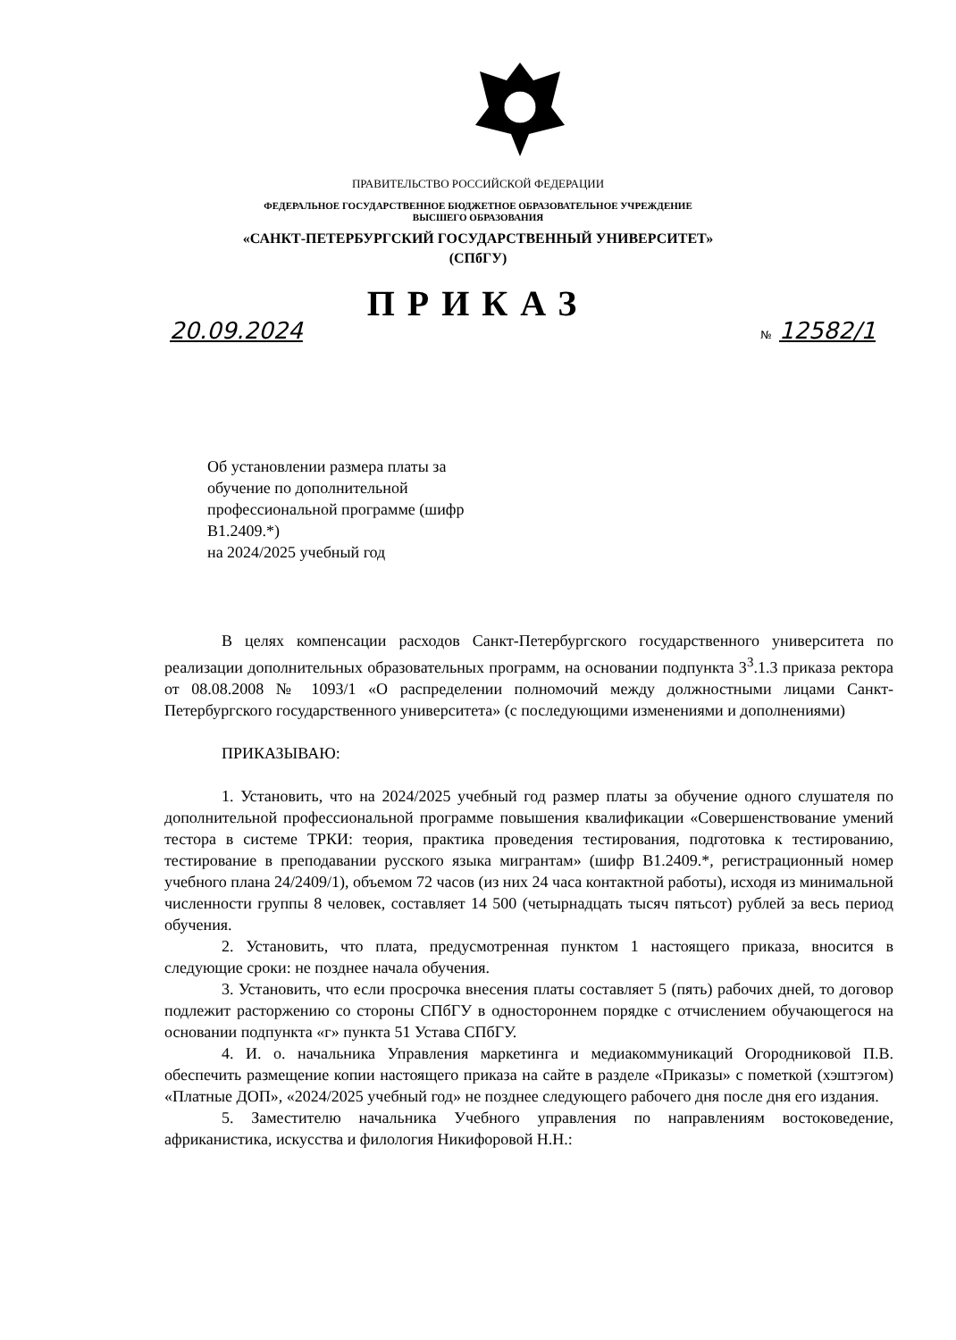ПРАВИТЕЛЬСТВО РОССИЙСКОЙ ФЕДЕРАЦИИ
ФЕДЕРАЛЬНОЕ ГОСУДАРСТВЕННОЕ БЮДЖЕТНОЕ ОБРАЗОВАТЕЛЬНОЕ УЧРЕЖДЕНИЕ
ВЫСШЕГО ОБРАЗОВАНИЯ
«САНКТ-ПЕТЕРБУРГСКИЙ ГОСУДАРСТВЕННЫЙ УНИВЕРСИТЕТ»
(СПбГУ)
ПРИКАЗ
20.09.2024 № 12582/1
Об установлении размера платы за обучение по дополнительной профессиональной программе (шифр В1.2409.*)
на 2024/2025 учебный год
В целях компенсации расходов Санкт-Петербургского государственного университета по реализации дополнительных образовательных программ, на основании подпункта 3<sup>3</sup>.1.3 приказа ректора от 08.08.2008 № 1093/1 «О распределении полномочий между должностными лицами Санкт-Петербургского государственного университета» (с последующими изменениями и дополнениями)
ПРИКАЗЫВАЮ:
1. Установить, что на 2024/2025 учебный год размер платы за обучение одного слушателя по дополнительной профессиональной программе повышения квалификации «Совершенствование умений тестора в системе ТРКИ: теория, практика проведения тестирования, подготовка к тестированию, тестирование в преподавании русского языка мигрантам» (шифр В1.2409.*, регистрационный номер учебного плана 24/2409/1), объемом 72 часов (из них 24 часа контактной работы), исходя из минимальной численности группы 8 человек, составляет 14 500 (четырнадцать тысяч пятьсот) рублей за весь период обучения.
2. Установить, что плата, предусмотренная пунктом 1 настоящего приказа, вносится в следующие сроки: не позднее начала обучения.
3. Установить, что если просрочка внесения платы составляет 5 (пять) рабочих дней, то договор подлежит расторжению со стороны СПбГУ в одностороннем порядке с отчислением обучающегося на основании подпункта «г» пункта 51 Устава СПбГУ.
4. И. о. начальника Управления маркетинга и медиакоммуникаций Огородниковой П.В. обеспечить размещение копии настоящего приказа на сайте в разделе «Приказы» с пометкой (хэштэгом) «Платные ДОП», «2024/2025 учебный год» не позднее следующего рабочего дня после дня его издания.
5. Заместителю начальника Учебного управления по направлениям востоковедение, африканистика, искусства и филология Никифоровой Н.Н.: